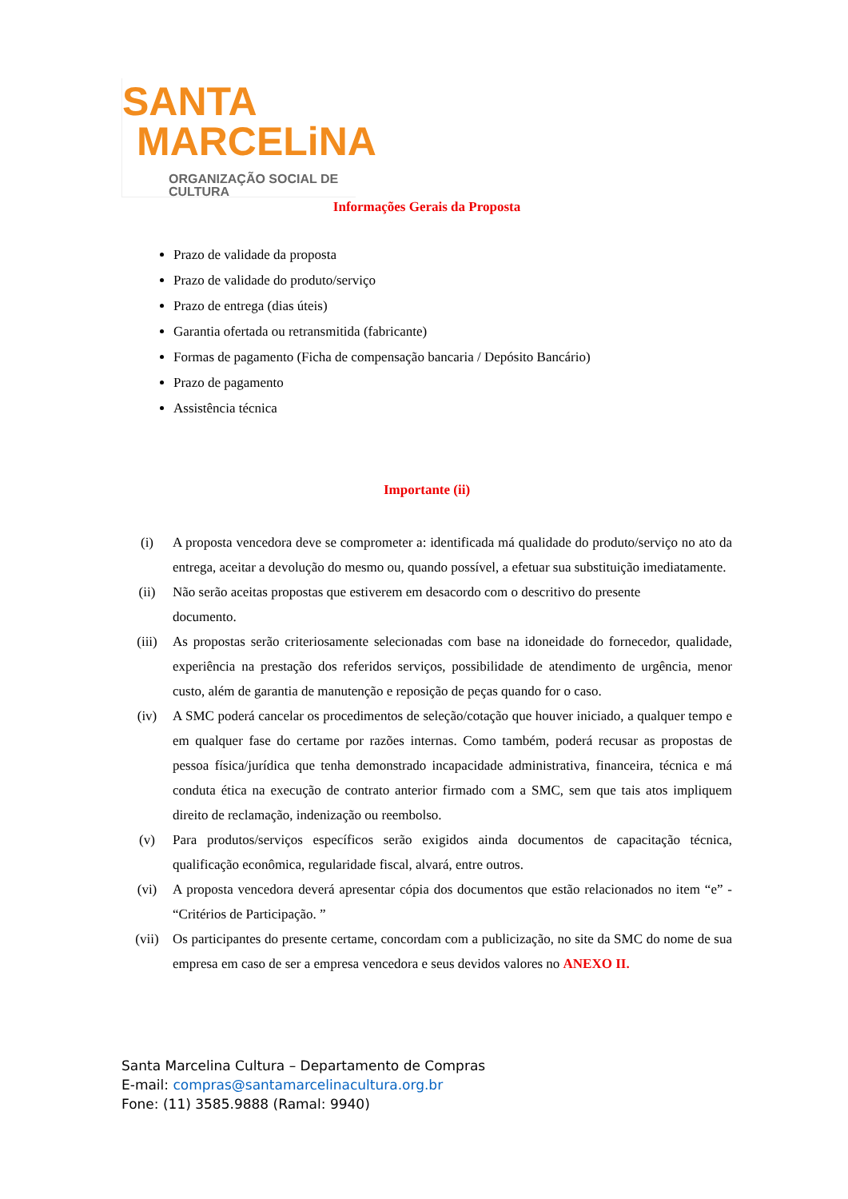SANTA
MARCELiNA
ORGANIZAÇÃO SOCIAL DE CULTURA
Informações Gerais da Proposta
Prazo de validade da proposta
Prazo de validade do produto/serviço
Prazo de entrega (dias úteis)
Garantia ofertada ou retransmitida (fabricante)
Formas de pagamento (Ficha de compensação bancaria / Depósito Bancário)
Prazo de pagamento
Assistência técnica
Importante (ii)
(i) A proposta vencedora deve se comprometer a: identificada má qualidade do produto/serviço no ato da entrega, aceitar a devolução do mesmo ou, quando possível, a efetuar sua substituição imediatamente.
(ii) Não serão aceitas propostas que estiverem em desacordo com o descritivo do presente
documento.
(iii) As propostas serão criteriosamente selecionadas com base na idoneidade do fornecedor, qualidade, experiência na prestação dos referidos serviços, possibilidade de atendimento de urgência, menor custo, além de garantia de manutenção e reposição de peças quando for o caso.
(iv) A SMC poderá cancelar os procedimentos de seleção/cotação que houver iniciado, a qualquer tempo e em qualquer fase do certame por razões internas. Como também, poderá recusar as propostas de pessoa física/jurídica que tenha demonstrado incapacidade administrativa, financeira, técnica e má conduta ética na execução de contrato anterior firmado com a SMC, sem que tais atos impliquem direito de reclamação, indenização ou reembolso.
(v) Para produtos/serviços específicos serão exigidos ainda documentos de capacitação técnica, qualificação econômica, regularidade fiscal, alvará, entre outros.
(vi) A proposta vencedora deverá apresentar cópia dos documentos que estão relacionados no item “e” - “Critérios de Participação. ”
(vii) Os participantes do presente certame, concordam com a publicização, no site da SMC do nome de sua empresa em caso de ser a empresa vencedora e seus devidos valores no ANEXO II.
Santa Marcelina Cultura – Departamento de Compras
E-mail: compras@santamarcelinacultura.org.br
Fone: (11) 3585.9888 (Ramal: 9940)